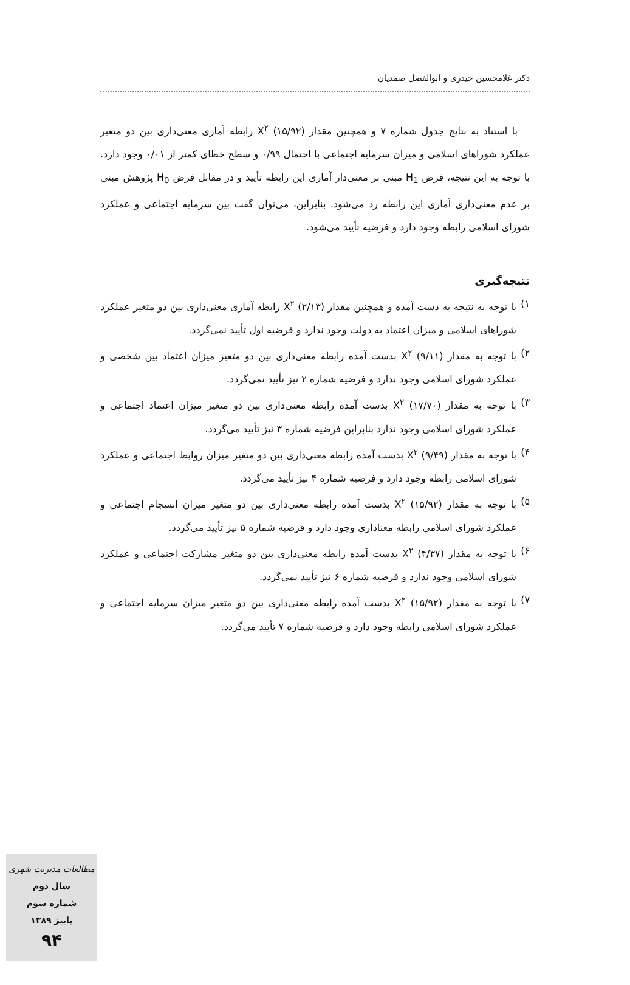دکتر غلامحسین حیدری و ابوالفضل صمدیان
با استناد به نتایج جدول شماره ۷ و همچنین مقدار X<sup>۲</sup> (۱۵/۹۲) رابطه آماری معنی‌داری بین دو متغیر عملکرد شوراهای اسلامی و میزان سرمایه اجتماعی با احتمال ۰/۹۹ و سطح خطای کمتر از ۰/۰۱ وجود دارد. با توجه به این نتیجه، فرض H<sub>1</sub> مبنی بر معنی‌دار آماری این رابطه تأیید و در مقابل فرض H<sub>0</sub> پژوهش مبنی بر عدم معنی‌داری آماری این رابطه رد می‌شود. بنابراین، می‌توان گفت بین سرمایه اجتماعی و عملکرد شورای اسلامی رابطه وجود دارد و فرضیه تأیید می‌شود.
نتیجه‌گیری
۱) با توجه به نتیجه به دست آمده و همچنین مقدار X<sup>۲</sup> (۲/۱۳) رابطه آماری معنی‌داری بین دو متغیر عملکرد شوراهای اسلامی و میزان اعتماد به دولت وجود ندارد و فرضیه اول تأیید نمی‌گردد.
۲) با توجه به مقدار X<sup>۲</sup> (۹/۱۱) بدست آمده رابطه معنی‌داری بین دو متغیر میزان اعتماد بین شخصی و عملکرد شورای اسلامی وجود ندارد و فرضیه شماره ۲ نیز تأیید نمی‌گردد.
۳) با توجه به مقدار X<sup>۲</sup> (۱۷/۷۰) بدست آمده رابطه معنی‌داری بین دو متغیر میزان اعتماد اجتماعی و عملکرد شورای اسلامی وجود ندارد بنابراین فرضیه شماره ۳ نیز تأیید می‌گردد.
۴) با توجه به مقدار X<sup>۲</sup> (۹/۴۹) بدست آمده رابطه معنی‌داری بین دو متغیر میزان روابط اجتماعی و عملکرد شورای اسلامی رابطه وجود دارد و فرضیه شماره ۴ نیز تأیید می‌گردد.
۵) با توجه به مقدار X<sup>۲</sup> (۱۵/۹۲) بدست آمده رابطه معنی‌داری بین دو متغیر میزان انسجام اجتماعی و عملکرد شورای اسلامی رابطه معناداری وجود دارد و فرضیه شماره ۵ نیز تأیید می‌گردد.
۶) با توجه به مقدار X<sup>۲</sup> (۴/۳۷) بدست آمده رابطه معنی‌داری بین دو متغیر مشارکت اجتماعی و عملکرد شورای اسلامی وجود ندارد و فرضیه شماره ۶ نیز تأیید نمی‌گردد.
۷) با توجه به مقدار X<sup>۲</sup> (۱۵/۹۲) بدست آمده رابطه معنی‌داری بین دو متغیر میزان سرمایه اجتماعی و عملکرد شورای اسلامی رابطه وجود دارد و فرضیه شماره ۷ تأیید می‌گردد.
مطالعات مدیریت شهری
سال دوم
شماره سوم
پاییز ۱۳۸۹
۹۴